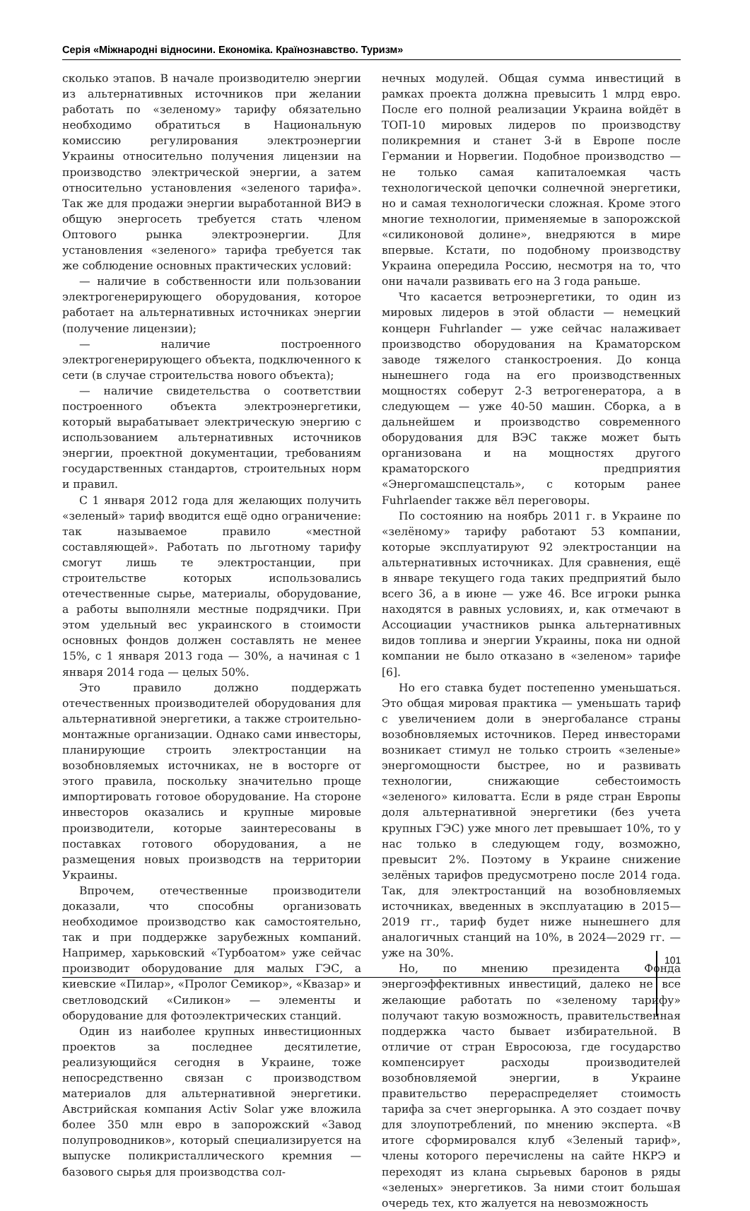Серія «Міжнародні відносини. Економіка. Країнознавство. Туризм»
сколько этапов. В начале производителю энергии из альтернативных источников при желании работать по «зеленому» тарифу обязательно необходимо обратиться в Национальную комиссию регулирования электроэнергии Украины относительно получения лицензии на производство электрической энергии, а затем относительно установления «зеленого тарифа». Так же для продажи энергии выработанной ВИЭ в общую энергосеть требуется стать членом Оптового рынка электроэнергии. Для установления «зеленого» тарифа требуется так же соблюдение основных практических условий:
— наличие в собственности или пользовании электрогенерирующего оборудования, которое работает на альтернативных источниках энергии (получение лицензии);
— наличие построенного электрогенерирующего объекта, подключенного к сети (в случае строительства нового объекта);
— наличие свидетельства о соответствии построенного объекта электроэнергетики, который вырабатывает электрическую энергию с использованием альтернативных источников энергии, проектной документации, требованиям государственных стандартов, строительных норм и правил.
С 1 января 2012 года для желающих получить «зеленый» тариф вводится ещё одно ограничение: так называемое правило «местной составляющей». Работать по льготному тарифу смогут лишь те электростанции, при строительстве которых использовались отечественные сырье, материалы, оборудование, а работы выполняли местные подрядчики. При этом удельный вес украинского в стоимости основных фондов должен составлять не менее 15%, с 1 января 2013 года — 30%, а начиная с 1 января 2014 года — целых 50%.
Это правило должно поддержать отечественных производителей оборудования для альтернативной энергетики, а также строительно-монтажные организации. Однако сами инвесторы, планирующие строить электростанции на возобновляемых источниках, не в восторге от этого правила, поскольку значительно проще импортировать готовое оборудование. На стороне инвесторов оказались и крупные мировые производители, которые заинтересованы в поставках готового оборудования, а не размещения новых производств на территории Украины.
Впрочем, отечественные производители доказали, что способны организовать необходимое производство как самостоятельно, так и при поддержке зарубежных компаний. Например, харьковский «Турбоатом» уже сейчас производит оборудование для малых ГЭС, а киевские «Пилар», «Пролог Семикор», «Квазар» и светловодский «Силикон» — элементы и оборудование для фотоэлектрических станций.
Один из наиболее крупных инвестиционных проектов за последнее десятилетие, реализующийся сегодня в Украине, тоже непосредственно связан с производством материалов для альтернативной энергетики. Австрийская компания Activ Solar уже вложила более 350 млн евро в запорожский «Завод полупроводников», который специализируется на выпуске поликристаллического кремния — базового сырья для производства сол-
нечных модулей. Общая сумма инвестиций в рамках проекта должна превысить 1 млрд евро. После его полной реализации Украина войдёт в ТОП-10 мировых лидеров по производству поликремния и станет 3-й в Европе после Германии и Норвегии. Подобное производство — не только самая капиталоемкая часть технологической цепочки солнечной энергетики, но и самая технологически сложная. Кроме этого многие технологии, применяемые в запорожской «силиконовой долине», внедряются в мире впервые. Кстати, по подобному производству Украина опередила Россию, несмотря на то, что они начали развивать его на 3 года раньше.
Что касается ветроэнергетики, то один из мировых лидеров в этой области — немецкий концерн Fuhrlander — уже сейчас налаживает производство оборудования на Краматорском заводе тяжелого станкостроения. До конца нынешнего года на его производственных мощностях соберут 2-3 ветрогенератора, а в следующем — уже 40-50 машин. Сборка, а в дальнейшем и производство современного оборудования для ВЭС также может быть организована и на мощностях другого краматорского предприятия «Энергомашспецсталь», с которым ранее Fuhrlaender также вёл переговоры.
По состоянию на ноябрь 2011 г. в Украине по «зелёному» тарифу работают 53 компании, которые эксплуатируют 92 электростанции на альтернативных источниках. Для сравнения, ещё в январе текущего года таких предприятий было всего 36, а в июне — уже 46. Все игроки рынка находятся в равных условиях, и, как отмечают в Ассоциации участников рынка альтернативных видов топлива и энергии Украины, пока ни одной компании не было отказано в «зеленом» тарифе [6].
Но его ставка будет постепенно уменьшаться. Это общая мировая практика — уменьшать тариф с увеличением доли в энергобалансе страны возобновляемых источников. Перед инвесторами возникает стимул не только строить «зеленые» энергомощности быстрее, но и развивать технологии, снижающие себестоимость «зеленого» киловатта. Если в ряде стран Европы доля альтернативной энергетики (без учета крупных ГЭС) уже много лет превышает 10%, то у нас только в следующем году, возможно, превысит 2%. Поэтому в Украине снижение зелёных тарифов предусмотрено после 2014 года. Так, для электростанций на возобновляемых источниках, введенных в эксплуатацию в 2015—2019 гг., тариф будет ниже нынешнего для аналогичных станций на 10%, в 2024—2029 гг. — уже на 30%.
Но, по мнению президента Фонда энергоэффективных инвестиций, далеко не все желающие работать по «зеленому тарифу» получают такую возможность, правительственная поддержка часто бывает избирательной. В отличие от стран Евросоюза, где государство компенсирует расходы производителей возобновляемой энергии, в Украине правительство перераспределяет стоимость тарифа за счет энергорынка. А это создает почву для злоупотреблений, по мнению эксперта. «В итоге сформировался клуб «Зеленый тариф», члены которого перечислены на сайте НКРЭ и переходят из клана сырьевых баронов в ряды «зеленых» энергетиков. За ними стоит большая очередь тех, кто жалуется на невозможность
101